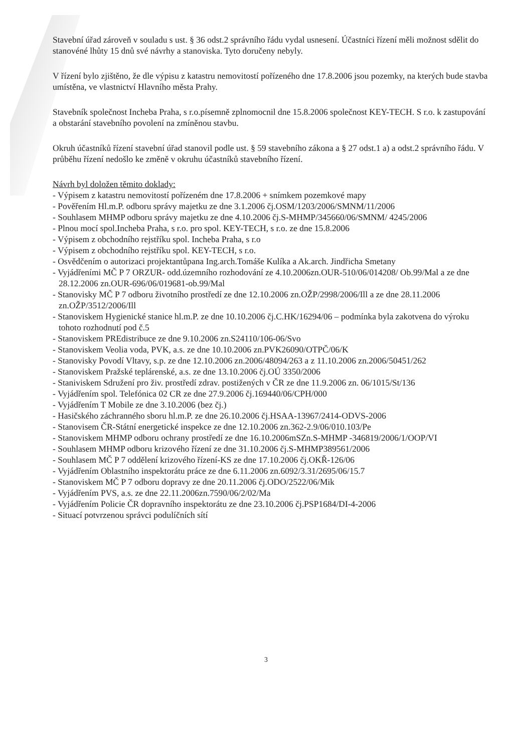Stavební úřad zároveň v souladu s ust. § 36 odst.2 správního řádu vydal usnesení. Účastníci řízení měli možnost sdělit do stanovéné lhůty 15 dnů své návrhy a stanoviska. Tyto doručeny nebyly.
V řízení bylo zjištěno, že dle výpisu z katastru nemovitostí pořízeného dne 17.8.2006 jsou pozemky, na kterých bude stavba umístěna, ve vlastnictví Hlavního města Prahy.
Stavebník společnost Incheba Praha, s r.o.písemně zplnomocnil dne 15.8.2006 společnost KEY-TECH. S r.o. k zastupování a obstarání stavebního povolení na zmíněnou stavbu.
Okruh účastníků řízení stavební úřad stanovil podle ust. § 59 stavebního zákona a § 27 odst.1 a) a odst.2 správního řádu. V průběhu řízení nedošlo ke změně v okruhu účastníků stavebního řízení.
Návrh byl doložen těmito doklady:
- Výpisem z katastru nemovitostí pořízeném dne 17.8.2006 + snímkem pozemkové mapy
- Pověřením Hl.m.P. odboru správy majetku ze dne 3.1.2006 čj.OSM/1203/2006/SMNM/11/2006
- Souhlasem MHMP odboru správy majetku ze dne 4.10.2006 čj.S-MHMP/345660/06/SMNM/ 4245/2006
- Plnou mocí spol.Incheba Praha, s r.o. pro spol. KEY-TECH, s r.o. ze dne 15.8.2006
- Výpisem z obchodního rejstříku spol. Incheba Praha, s r.o
- Výpisem z obchodního rejstříku spol. KEY-TECH, s r.o.
- Osvědčením o autorizaci projektantůpana Ing.arch.Tomáše Kulíka a Ak.arch. Jindřicha Smetany
- Vyjádřeními MČ P 7 ORZUR- odd.územního rozhodování ze 4.10.2006zn.OUR-510/06/014208/ Ob.99/Mal a ze dne 28.12.2006 zn.OUR-696/06/019681-ob.99/Mal
- Stanovisky MČ P 7 odboru životního prostředí ze dne 12.10.2006 zn.OŽP/2998/2006/Ill a ze dne 28.11.2006 zn.OŽP/3512/2006/Ill
- Stanoviskem Hygienické stanice hl.m.P. ze dne 10.10.2006 čj.C.HK/16294/06 – podmínka byla zakotvena do výroku tohoto rozhodnutí pod č.5
- Stanoviskem PREdistribuce ze dne 9.10.2006 zn.S24110/106-06/Svo
- Stanoviskem Veolia voda, PVK, a.s. ze dne 10.10.2006 zn.PVK26090/OTPČ/06/K
- Stanovisky Povodí Vltavy, s.p. ze dne 12.10.2006 zn.2006/48094/263 a z 11.10.2006 zn.2006/50451/262
- Stanoviskem Pražské teplárenské, a.s. ze dne 13.10.2006 čj.OÚ 3350/2006
- Staniviskem Sdružení pro živ. prostředí zdrav. postižených v ČR ze dne 11.9.2006 zn. 06/1015/St/136
- Vyjádřením spol. Telefónica 02 CR ze dne 27.9.2006 čj.169440/06/CPH/000
- Vyjádřením T Mobile ze dne 3.10.2006 (bez čj.)
- Hasičského záchranného sboru hl.m.P. ze dne 26.10.2006 čj.HSAA-13967/2414-ODVS-2006
- Stanovisem ČR-Státní energetické inspekce ze dne 12.10.2006 zn.362-2.9/06/010.103/Pe
- Stanoviskem MHMP odboru ochrany prostředí ze dne 16.10.2006mSZn.S-MHMP -346819/2006/1/OOP/VI
- Souhlasem MHMP odboru krizového řízení ze dne 31.10.2006 čj.S-MHMP389561/2006
- Souhlasem MČ P 7 oddělení krizového řízení-KS ze dne 17.10.2006 čj.OKŘ-126/06
- Vyjádřením Oblastního inspektorátu práce ze dne 6.11.2006 zn.6092/3.31/2695/06/15.7
- Stanoviskem MČ P 7 odboru dopravy ze dne 20.11.2006 čj.ODO/2522/06/Mik
- Vyjádřením PVS, a.s. ze dne 22.11.2006zn.7590/06/2/02/Ma
- Vyjádřením Policie ČR dopravního inspektorátu ze dne 23.10.2006 čj.PSP1684/DI-4-2006
- Situací potvrzenou správci podulíčních sítí
3